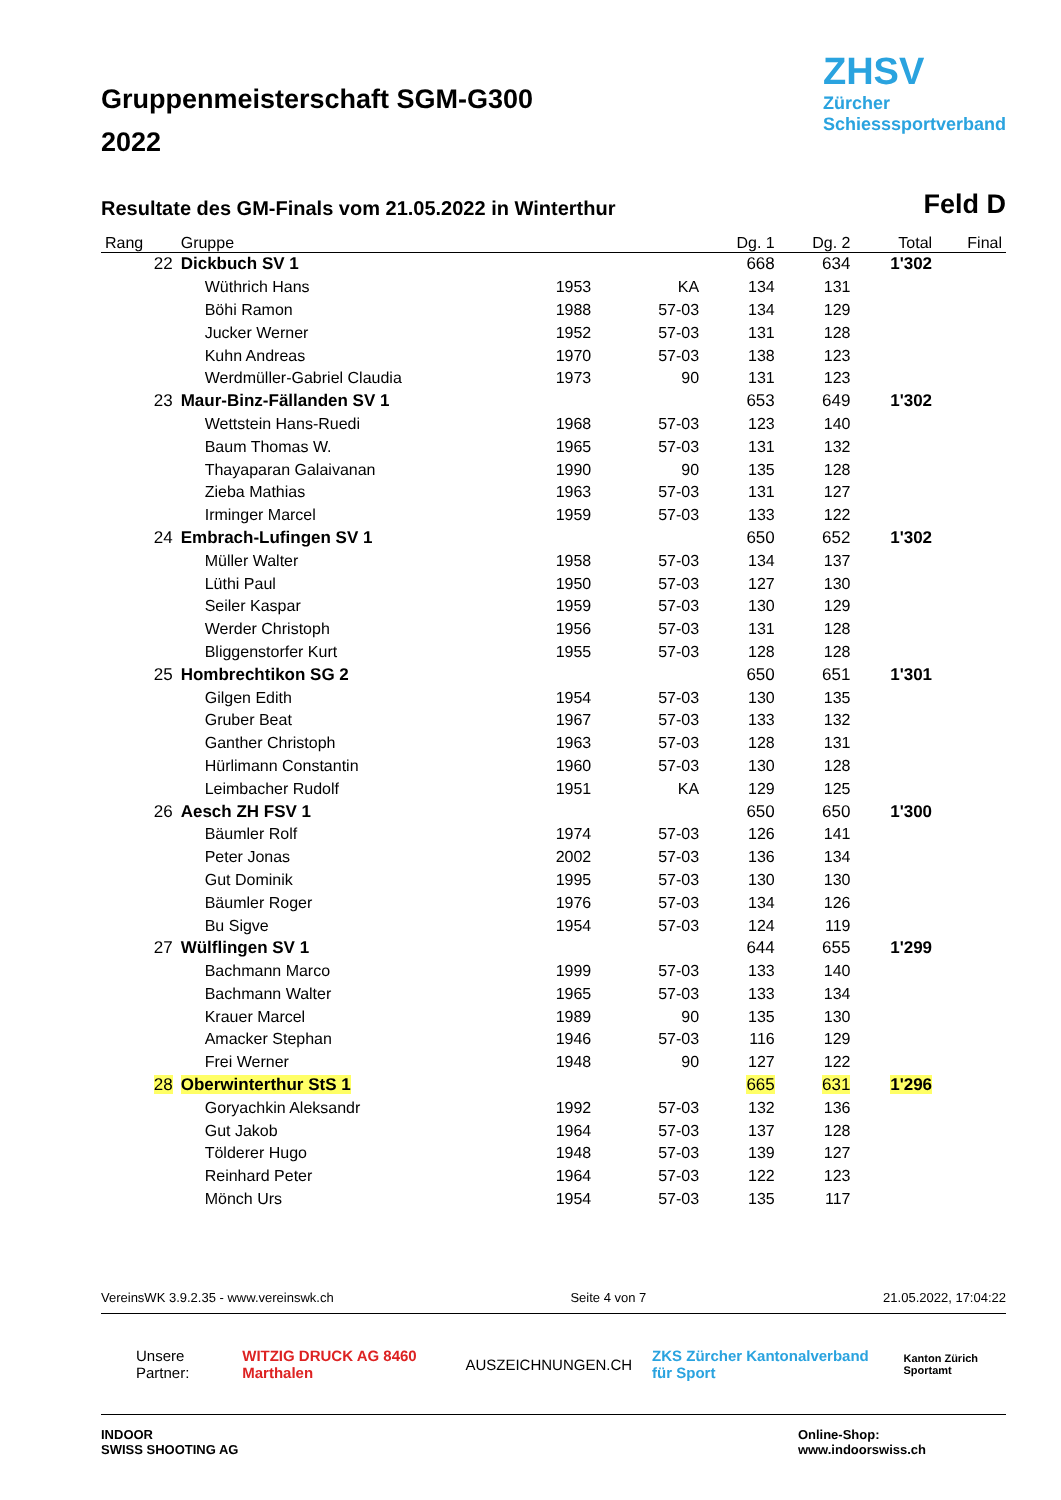Gruppenmeisterschaft SGM-G300
2022
ZHSV
Zürcher
Schiesssportverband
Resultate des GM-Finals vom 21.05.2022 in Winterthur
Feld D
| Rang | Gruppe | | | Dg. 1 | Dg. 2 | Total | Final |
| --- | --- | --- | --- | --- | --- | --- | --- |
| 22 | Dickbuch SV 1 | | | 668 | 634 | 1'302 | |
| | Wüthrich Hans | 1953 | KA | 134 | 131 | | |
| | Böhi Ramon | 1988 | 57-03 | 134 | 129 | | |
| | Jucker Werner | 1952 | 57-03 | 131 | 128 | | |
| | Kuhn Andreas | 1970 | 57-03 | 138 | 123 | | |
| | Werdmüller-Gabriel Claudia | 1973 | 90 | 131 | 123 | | |
| 23 | Maur-Binz-Fällanden SV 1 | | | 653 | 649 | 1'302 | |
| | Wettstein Hans-Ruedi | 1968 | 57-03 | 123 | 140 | | |
| | Baum Thomas W. | 1965 | 57-03 | 131 | 132 | | |
| | Thayaparan Galaivanan | 1990 | 90 | 135 | 128 | | |
| | Zieba Mathias | 1963 | 57-03 | 131 | 127 | | |
| | Irminger Marcel | 1959 | 57-03 | 133 | 122 | | |
| 24 | Embrach-Lufingen SV 1 | | | 650 | 652 | 1'302 | |
| | Müller Walter | 1958 | 57-03 | 134 | 137 | | |
| | Lüthi Paul | 1950 | 57-03 | 127 | 130 | | |
| | Seiler Kaspar | 1959 | 57-03 | 130 | 129 | | |
| | Werder Christoph | 1956 | 57-03 | 131 | 128 | | |
| | Bliggenstorfer Kurt | 1955 | 57-03 | 128 | 128 | | |
| 25 | Hombrechtikon SG 2 | | | 650 | 651 | 1'301 | |
| | Gilgen Edith | 1954 | 57-03 | 130 | 135 | | |
| | Gruber Beat | 1967 | 57-03 | 133 | 132 | | |
| | Ganther Christoph | 1963 | 57-03 | 128 | 131 | | |
| | Hürlimann Constantin | 1960 | 57-03 | 130 | 128 | | |
| | Leimbacher Rudolf | 1951 | KA | 129 | 125 | | |
| 26 | Aesch ZH FSV 1 | | | 650 | 650 | 1'300 | |
| | Bäumler Rolf | 1974 | 57-03 | 126 | 141 | | |
| | Peter Jonas | 2002 | 57-03 | 136 | 134 | | |
| | Gut Dominik | 1995 | 57-03 | 130 | 130 | | |
| | Bäumler Roger | 1976 | 57-03 | 134 | 126 | | |
| | Bu Sigve | 1954 | 57-03 | 124 | 119 | | |
| 27 | Wülflingen SV 1 | | | 644 | 655 | 1'299 | |
| | Bachmann Marco | 1999 | 57-03 | 133 | 140 | | |
| | Bachmann Walter | 1965 | 57-03 | 133 | 134 | | |
| | Krauer Marcel | 1989 | 90 | 135 | 130 | | |
| | Amacker Stephan | 1946 | 57-03 | 116 | 129 | | |
| | Frei Werner | 1948 | 90 | 127 | 122 | | |
| 28 | Oberwinterthur StS 1 | | | 665 | 631 | 1'296 | |
| | Goryachkin Aleksandr | 1992 | 57-03 | 132 | 136 | | |
| | Gut Jakob | 1964 | 57-03 | 137 | 128 | | |
| | Tölderer Hugo | 1948 | 57-03 | 139 | 127 | | |
| | Reinhard Peter | 1964 | 57-03 | 122 | 123 | | |
| | Mönch Urs | 1954 | 57-03 | 135 | 117 | | |
VereinsWK 3.9.2.35 - www.vereinswk.ch Seite 4 von 7 21.05.2022, 17:04:22
Unsere Partner: WITZIG DRUCK AG 8460 Marthalen AUSZEICHNUNGEN.CH ZKS Zürcher Kantonalverband für Sport Kanton Zürich Sportamt
INDOOR
SWISS SHOOTING AG Online-Shop:
www.indoorswiss.ch